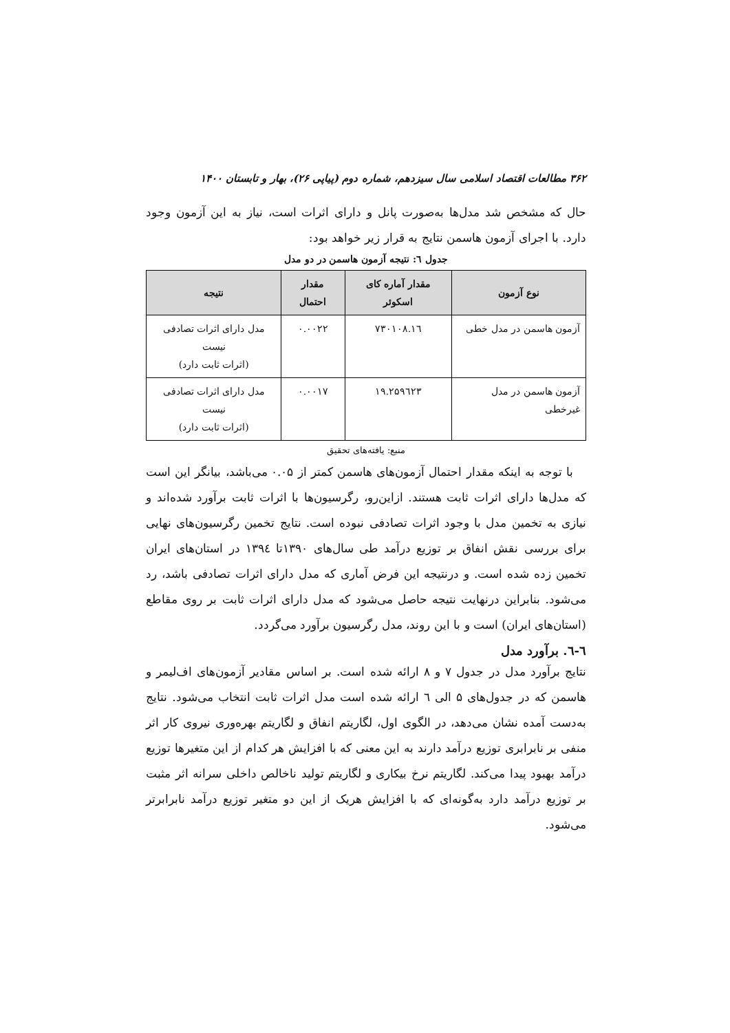۳۶۲ مطالعات اقتصاد اسلامی سال سیزدهم، شماره دوم (پیاپی ۲۶)، بهار و تابستان ۱۴۰۰
حال که مشخص شد مدل‌ها به‌صورت پانل و دارای اثرات است، نیاز به این آزمون وجود دارد. با اجرای آزمون هاسمن نتایج به قرار زیر خواهد بود:
جدول ٦: نتیجه آزمون هاسمن در دو مدل
| نوع آزمون | مقدار آماره کای اسکوئر | مقدار احتمال | نتیجه |
| --- | --- | --- | --- |
| آزمون هاسمن در مدل خطی | ۱٦.۷۳۰۱۰۸ | ۰.۰۰۲۲ | مدل دارای اثرات تصادفی نیست (اثرات ثابت دارد) |
| آزمون هاسمن در مدل غیرخطی | ۱۹.۲۵۹٦۲۳ | ۰.۰۰۱۷ | مدل دارای اثرات تصادفی نیست (اثرات ثابت دارد) |
منبع: یافته‌های تحقیق
با توجه به اینکه مقدار احتمال آزمون‌های هاسمن کمتر از ۰.۰۵ می‌باشد، بیانگر این است که مدل‌ها دارای اثرات ثابت هستند. ازاین‌رو، رگرسیون‌ها با اثرات ثابت برآورد شده‌اند و نیازی به تخمین مدل با وجود اثرات تصادفی نبوده است. نتایج تخمین رگرسیون‌های نهایی برای بررسی نقش انفاق بر توزیع درآمد طی سال‌های ۱۳۹۰تا ۱۳۹٤ در استان‌های ایران تخمین زده شده است. و درنتیجه این فرض آماری که مدل دارای اثرات تصادفی باشد، رد می‌شود. بنابراین درنهایت نتیجه حاصل می‌شود که مدل دارای اثرات ثابت بر روی مقاطع (استان‌های ایران) است و با این روند، مدل رگرسیون برآورد می‌گردد.
٦-٦. برآورد مدل
نتایج برآورد مدل در جدول ۷ و ۸ ارائه شده است. بر اساس مقادیر آزمون‌های اف‌لیمر و هاسمن که در جدول‌های ۵ الی ٦ ارائه شده است مدل اثرات ثابت انتخاب می‌شود. نتایج به‌دست آمده نشان می‌دهد، در الگوی اول، لگاریتم انفاق و لگاریتم بهره‌وری نیروی کار اثر منفی بر نابرابری توزیع درآمد دارند به این معنی که با افزایش هر کدام از این متغیرها توزیع درآمد بهبود پیدا می‌کند. لگاریتم نرخ بیکاری و لگاریتم تولید ناخالص داخلی سرانه اثر مثبت بر توزیع درآمد دارد به‌گونه‌ای که با افزایش هریک از این دو متغیر توزیع درآمد نابرابرتر می‌شود.